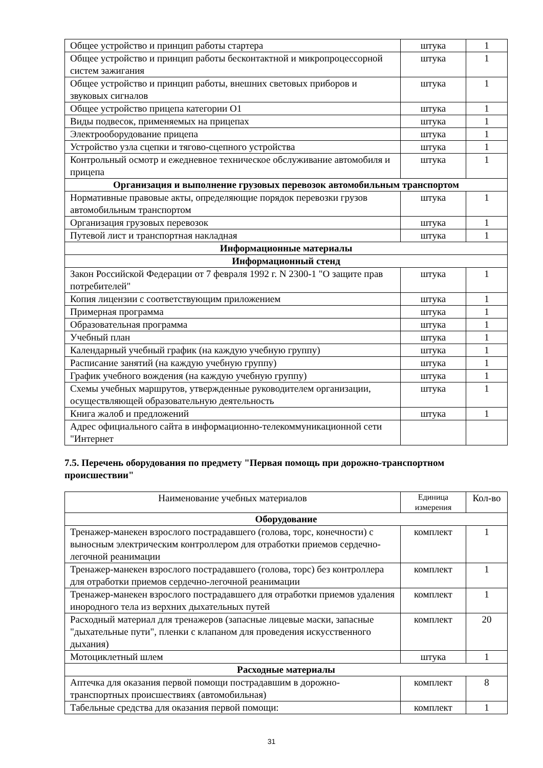| Общее устройство и принцип работы стартера | штука | 1 |
| Общее устройство и принцип работы бесконтактной и микропроцессорной систем зажигания | штука | 1 |
| Общее устройство и принцип работы, внешних световых приборов и звуковых сигналов | штука | 1 |
| Общее устройство прицепа категории O1 | штука | 1 |
| Виды подвесок, применяемых на прицепах | штука | 1 |
| Электрооборудование прицепа | штука | 1 |
| Устройство узла сцепки и тягово-сцепного устройства | штука | 1 |
| Контрольный осмотр и ежедневное техническое обслуживание автомобиля и прицепа | штука | 1 |
| Организация и выполнение грузовых перевозок автомобильным транспортом | | |
| Нормативные правовые акты, определяющие порядок перевозки грузов автомобильным транспортом | штука | 1 |
| Организация грузовых перевозок | штука | 1 |
| Путевой лист и транспортная накладная | штука | 1 |
| Информационные материалы | | |
| Информационный стенд | | |
| Закон Российской Федерации от 7 февраля 1992 г. N 2300-1 "О защите прав потребителей" | штука | 1 |
| Копия лицензии с соответствующим приложением | штука | 1 |
| Примерная программа | штука | 1 |
| Образовательная программа | штука | 1 |
| Учебный план | штука | 1 |
| Календарный учебный график (на каждую учебную группу) | штука | 1 |
| Расписание занятий (на каждую учебную группу) | штука | 1 |
| График учебного вождения (на каждую учебную группу) | штука | 1 |
| Схемы учебных маршрутов, утвержденные руководителем организации, осуществляющей образовательную деятельность | штука | 1 |
| Книга жалоб и предложений | штука | 1 |
| Адрес официального сайта в информационно-телекоммуникационной сети "Интернет | | |
7.5. Перечень оборудования по предмету "Первая помощь при дорожно-транспортном происшествии"
| Наименование учебных материалов | Единица измерения | Кол-во |
| --- | --- | --- |
| Оборудование | | |
| Тренажер-манекен взрослого пострадавшего (голова, торс, конечности) с выносным электрическим контроллером для отработки приемов сердечно-легочной реанимации | комплект | 1 |
| Тренажер-манекен взрослого пострадавшего (голова, торс) без контроллера для отработки приемов сердечно-легочной реанимации | комплект | 1 |
| Тренажер-манекен взрослого пострадавшего для отработки приемов удаления инородного тела из верхних дыхательных путей | комплект | 1 |
| Расходный материал для тренажеров (запасные лицевые маски, запасные "дыхательные пути", пленки с клапаном для проведения искусственного дыхания) | комплект | 20 |
| Мотоциклетный шлем | штука | 1 |
| Расходные материалы | | |
| Аптечка для оказания первой помощи пострадавшим в дорожно-транспортных происшествиях (автомобильная) | комплект | 8 |
| Табельные средства для оказания первой помощи: | комплект | 1 |
31